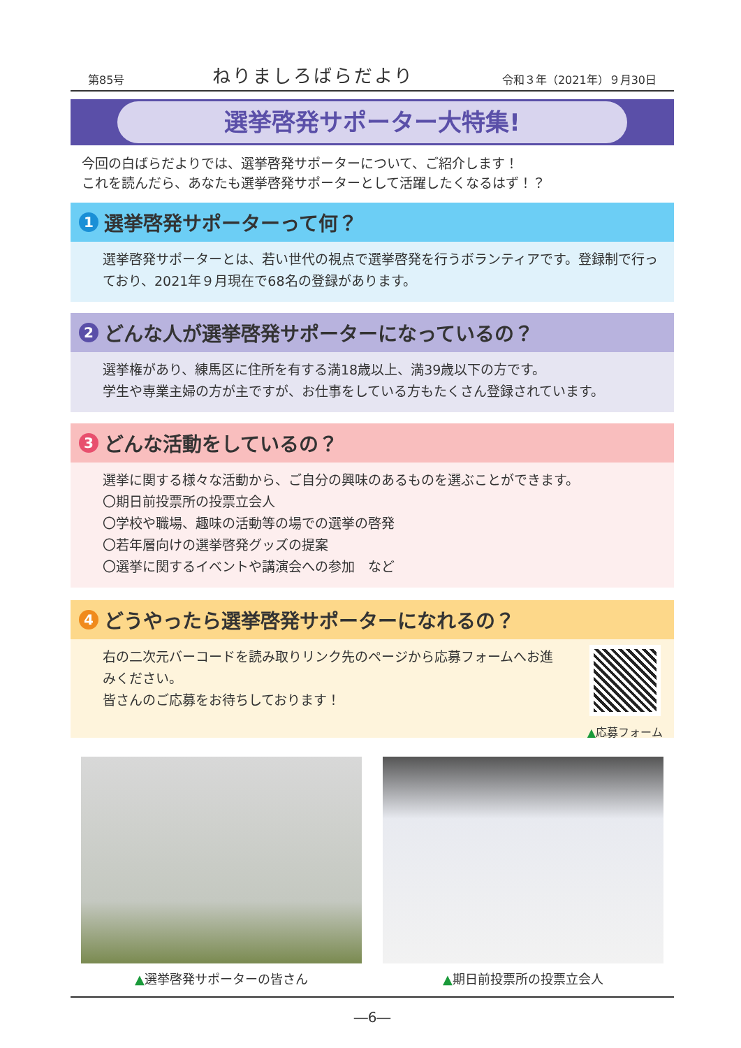第85号 ねりましろばらだより 令和３年（2021年）９月30日
選挙啓発サポーター大特集!
今回の白ばらだよりでは、選挙啓発サポーターについて、ご紹介します！
これを読んだら、あなたも選挙啓発サポーターとして活躍したくなるはず！？
1 選挙啓発サポーターって何？
選挙啓発サポーターとは、若い世代の視点で選挙啓発を行うボランティアです。登録制で行っており、2021年９月現在で68名の登録があります。
2 どんな人が選挙啓発サポーターになっているの？
選挙権があり、練馬区に住所を有する満18歳以上、満39歳以下の方です。
学生や専業主婦の方が主ですが、お仕事をしている方もたくさん登録されています。
3 どんな活動をしているの？
選挙に関する様々な活動から、ご自分の興味のあるものを選ぶことができます。
〇期日前投票所の投票立会人
〇学校や職場、趣味の活動等の場での選挙の啓発
〇若年層向けの選挙啓発グッズの提案
〇選挙に関するイベントや講演会への参加　など
4 どうやったら選挙啓発サポーターになれるの？
右の二次元バーコードを読み取りリンク先のページから応募フォームへお進みください。
皆さんのご応募をお待ちしております！
▲応募フォーム
▲選挙啓発サポーターの皆さん ▲期日前投票所の投票立会人
―6―